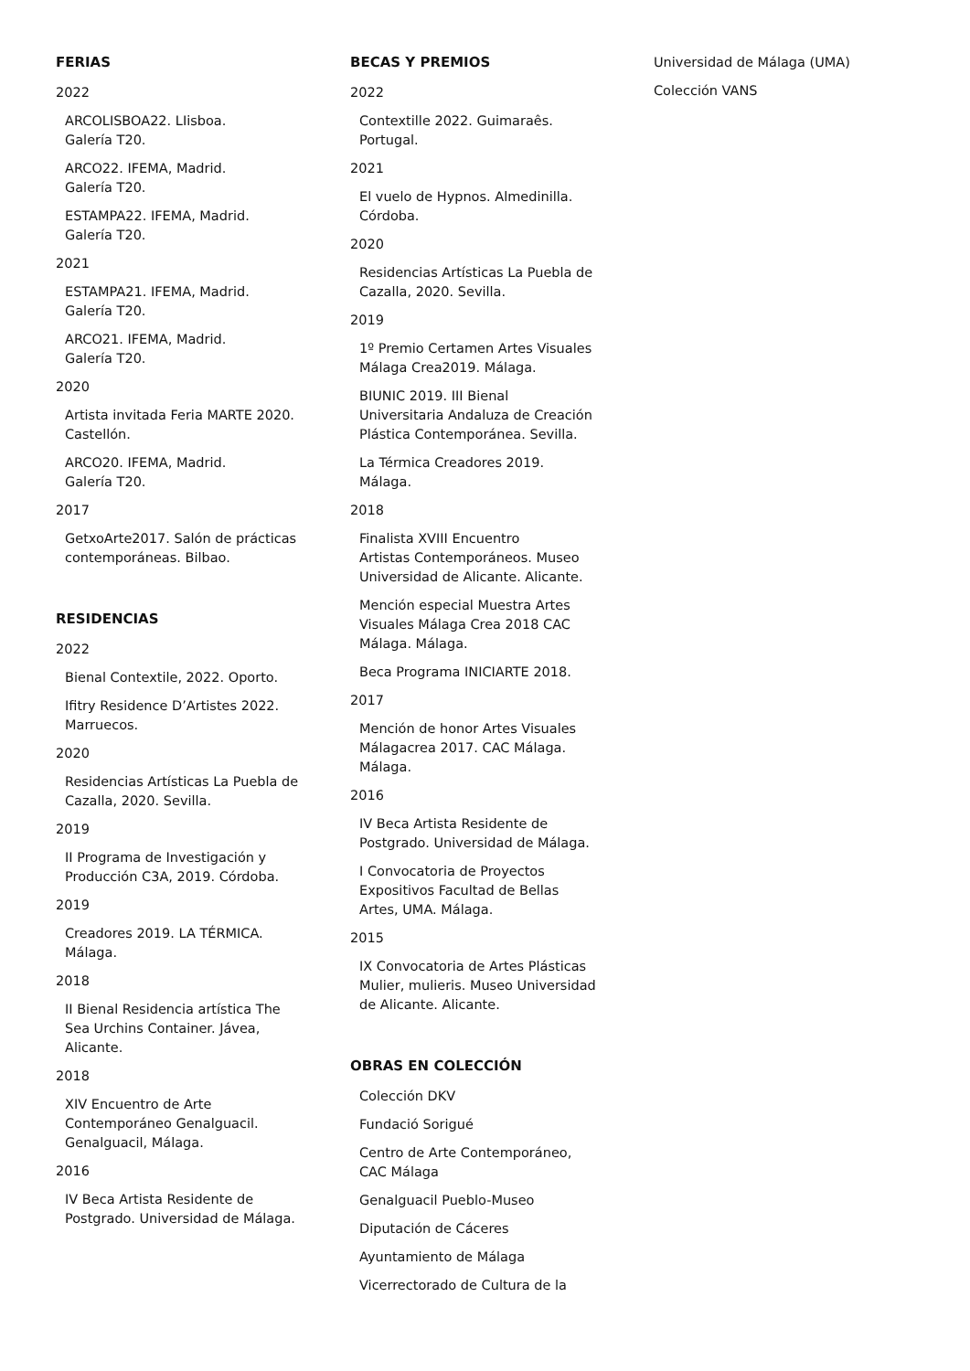FERIAS
2022
ARCOLISBOA22. LIisboa.
Galería T20.
ARCO22. IFEMA, Madrid.
Galería T20.
ESTAMPA22. IFEMA, Madrid.
Galería T20.
2021
ESTAMPA21. IFEMA, Madrid.
Galería T20.
ARCO21. IFEMA, Madrid.
Galería T20.
2020
Artista invitada Feria MARTE 2020.
Castellón.
ARCO20. IFEMA, Madrid.
Galería T20.
2017
GetxoArte2017. Salón de prácticas
contemporáneas. Bilbao.
RESIDENCIAS
2022
Bienal Contextile, 2022. Oporto.
Ifitry Residence D’Artistes 2022.
Marruecos.
2020
Residencias Artísticas La Puebla de
Cazalla, 2020. Sevilla.
2019
II Programa de Investigación y
Producción C3A, 2019. Córdoba.
2019
Creadores 2019. LA TÉRMICA.
Málaga.
2018
II Bienal Residencia artística The
Sea Urchins Container. Jávea,
Alicante.
2018
XIV Encuentro de Arte
Contemporáneo Genalguacil.
Genalguacil, Málaga.
2016
IV Beca Artista Residente de
Postgrado. Universidad de Málaga.
BECAS Y PREMIOS
2022
Contextille 2022. Guimaraês.
Portugal.
2021
El vuelo de Hypnos. Almedinilla.
Córdoba.
2020
Residencias Artísticas La Puebla de
Cazalla, 2020. Sevilla.
2019
1º Premio Certamen Artes Visuales
Málaga Crea2019. Málaga.
BIUNIC 2019. III Bienal
Universitaria Andaluza de Creación
Plástica Contemporánea. Sevilla.
La Térmica Creadores 2019.
Málaga.
2018
Finalista XVIII Encuentro
Artistas Contemporáneos. Museo
Universidad de Alicante. Alicante.
Mención especial Muestra Artes
Visuales Málaga Crea 2018 CAC
Málaga. Málaga.
Beca Programa INICIARTE 2018.
2017
Mención de honor Artes Visuales
Málagacrea 2017. CAC Málaga.
Málaga.
2016
IV Beca Artista Residente de
Postgrado. Universidad de Málaga.
I Convocatoria de Proyectos
Expositivos Facultad de Bellas
Artes, UMA. Málaga.
2015
IX Convocatoria de Artes Plásticas
Mulier, mulieris. Museo Universidad
de Alicante. Alicante.
OBRAS EN COLECCIÓN
Colección DKV
Fundació Sorigué
Centro de Arte Contemporáneo,
CAC Málaga
Genalguacil Pueblo-Museo
Diputación de Cáceres
Ayuntamiento de Málaga
Vicerrectorado de Cultura de la
Universidad de Málaga (UMA)
Colección VANS